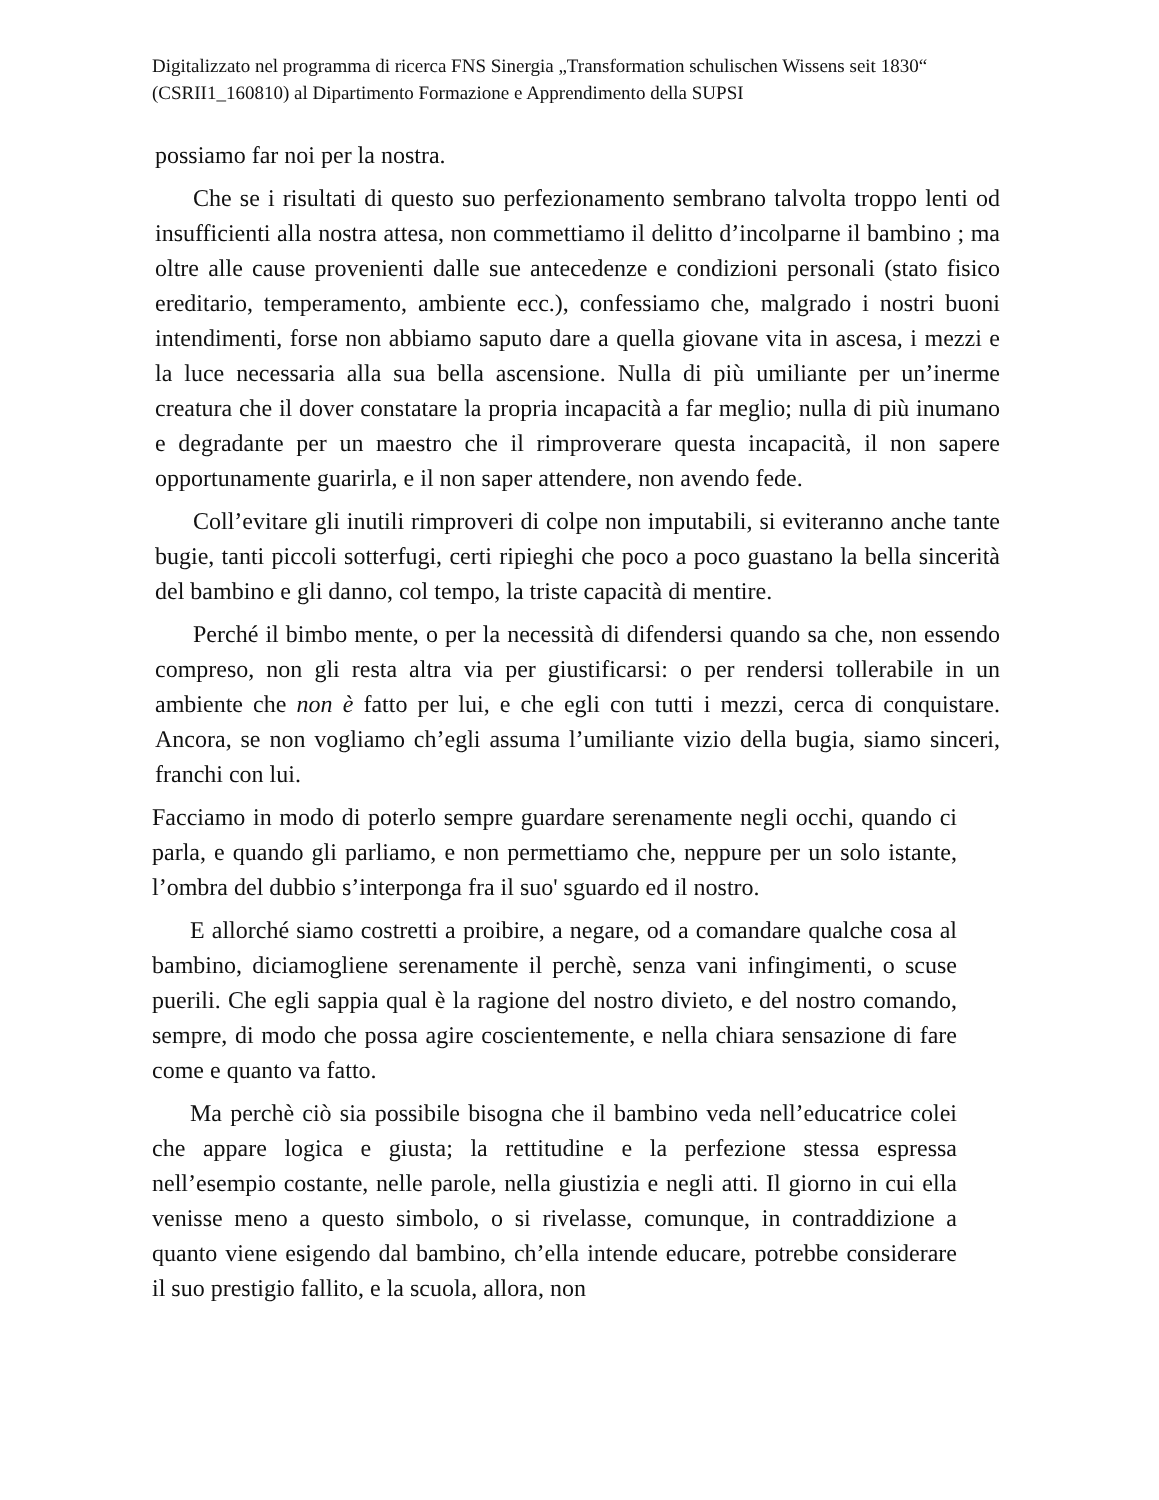Digitalizzato nel programma di ricerca FNS Sinergia „Transformation schulischen Wissens seit 1830“ (CSRII1_160810) al Dipartimento Formazione e Apprendimento della SUPSI
possiamo far noi per la nostra.
Che se i risultati di questo suo perfezionamento sembrano talvolta troppo lenti od insufficienti alla nostra attesa, non commettiamo il delitto d’incolparne il bambino ; ma oltre alle cause provenienti dalle sue antecedenze e condizioni personali (stato fisico ereditario, temperamento, ambiente ecc.), confessiamo che, malgrado i nostri buoni intendimenti, forse non abbiamo saputo dare a quella giovane vita in ascesa, i mezzi e la luce necessaria alla sua bella ascensione. Nulla di più umiliante per un’inerme creatura che il dover constatare la propria incapacità a far meglio; nulla di più inumano e degradante per un maestro che il rimproverare questa incapacità, il non sapere opportunamente guarirla, e il non saper attendere, non avendo fede.
Coll’evitare gli inutili rimproveri di colpe non imputabili, si eviteranno anche tante bugie, tanti piccoli sotterfugi, certi ripieghi che poco a poco guastano la bella sincerità del bambino e gli danno, col tempo, la triste capacità di mentire.
Perché il bimbo mente, o per la necessità di difendersi quando sa che, non essendo compreso, non gli resta altra via per giustificarsi: o per rendersi tollerabile in un ambiente che non è fatto per lui, e che egli con tutti i mezzi, cerca di conquistare. Ancora, se non vogliamo ch’egli assuma l’umiliante vizio della bugia, siamo sinceri, franchi con lui.
Facciamo in modo di poterlo sempre guardare serenamente negli occhi, quando ci parla, e quando gli parliamo, e non permettiamo che, neppure per un solo istante, l’ombra del dubbio s’interponga fra il suo' sguardo ed il nostro.
E allorché siamo costretti a proibire, a negare, od a comandare qualche cosa al bambino, diciamogliene serenamente il perchè, senza vani infingimenti, o scuse puerili. Che egli sappia qual è la ragione del nostro divieto, e del nostro comando, sempre, di modo che possa agire coscientemente, e nella chiara sensazione di fare come e quanto va fatto.
Ma perchè ciò sia possibile bisogna che il bambino veda nell’educatrice colei che appare logica e giusta; la rettitudine e la perfezione stessa espressa nell’esempio costante, nelle parole, nella giustizia e negli atti. Il giorno in cui ella venisse meno a questo simbolo, o si rivelasse, comunque, in contraddizione a quanto viene esigendo dal bambino, ch’ella intende educare, potrebbe considerare il suo prestigio fallito, e la scuola, allora, non